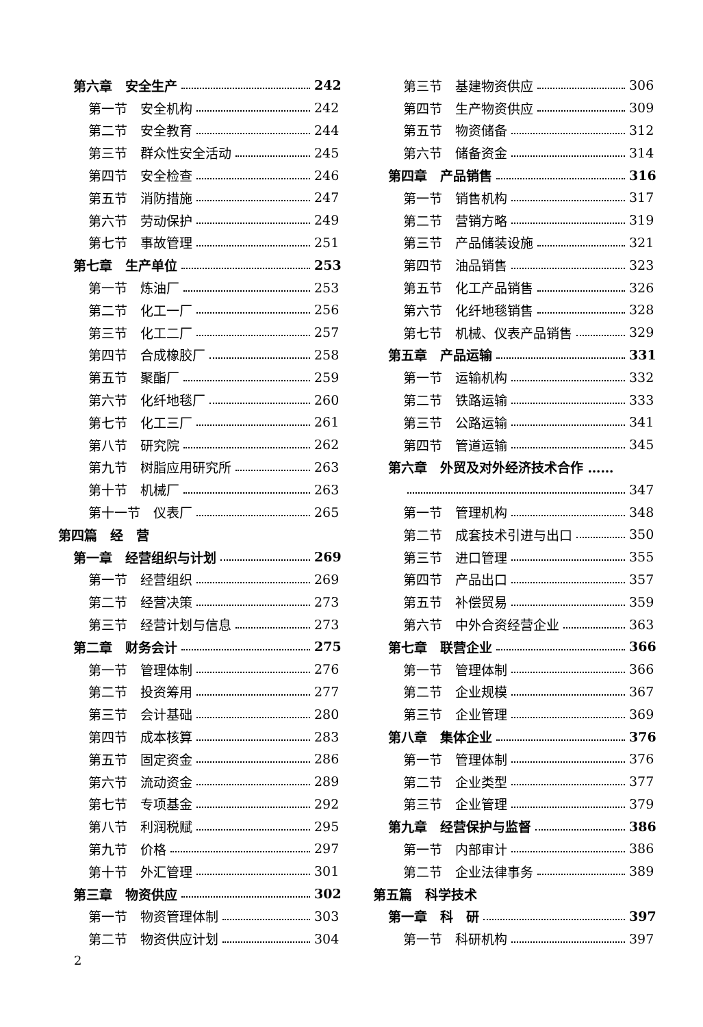第六章　安全生产 242
第一节　安全机构 242
第二节　安全教育 244
第三节　群众性安全活动 245
第四节　安全检查 246
第五节　消防措施 247
第六节　劳动保护 249
第七节　事故管理 251
第七章　生产单位 253
第一节　炼油厂 253
第二节　化工一厂 256
第三节　化工二厂 257
第四节　合成橡胶厂 258
第五节　聚酯厂 259
第六节　化纤地毯厂 260
第七节　化工三厂 261
第八节　研究院 262
第九节　树脂应用研究所 263
第十节　机械厂 263
第十一节　仪表厂 265
第四篇　经　营
第一章　经营组织与计划 269
第一节　经营组织 269
第二节　经营决策 273
第三节　经营计划与信息 273
第二章　财务会计 275
第一节　管理体制 276
第二节　投资筹用 277
第三节　会计基础 280
第四节　成本核算 283
第五节　固定资金 286
第六节　流动资金 289
第七节　专项基金 292
第八节　利润税赋 295
第九节　价格 297
第十节　外汇管理 301
第三章　物资供应 302
第一节　物资管理体制 303
第二节　物资供应计划 304
第三节　基建物资供应 306
第四节　生产物资供应 309
第五节　物资储备 312
第六节　储备资金 314
第四章　产品销售 316
第一节　销售机构 317
第二节　营销方略 319
第三节　产品储装设施 321
第四节　油品销售 323
第五节　化工产品销售 326
第六节　化纤地毯销售 328
第七节　机械、仪表产品销售 329
第五章　产品运输 331
第一节　运输机构 332
第二节　铁路运输 333
第三节　公路运输 341
第四节　管道运输 345
第六章　外贸及对外经济技术合作 ……
347
第一节　管理机构 348
第二节　成套技术引进与出口 350
第三节　进口管理 355
第四节　产品出口 357
第五节　补偿贸易 359
第六节　中外合资经营企业 363
第七章　联营企业 366
第一节　管理体制 366
第二节　企业规模 367
第三节　企业管理 369
第八章　集体企业 376
第一节　管理体制 376
第二节　企业类型 377
第三节　企业管理 379
第九章　经营保护与监督 386
第一节　内部审计 386
第二节　企业法律事务 389
第五篇　科学技术
第一章　科　研 397
第一节　科研机构 397
2